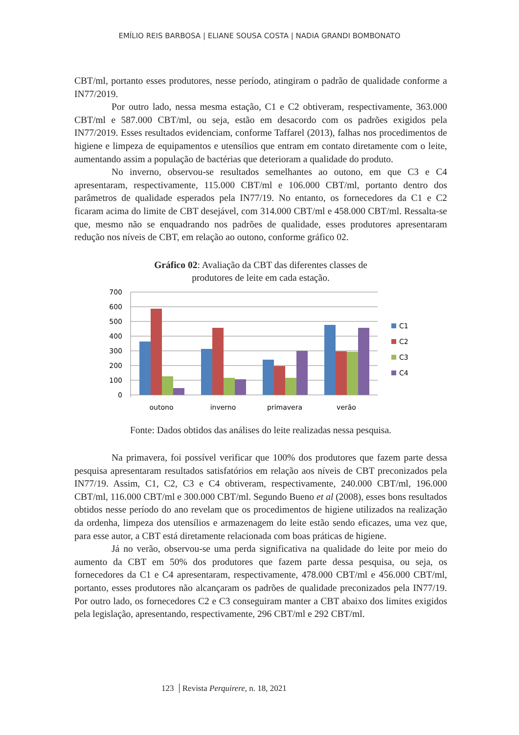EMÍLIO REIS BARBOSA | ELIANE SOUSA COSTA | NADIA GRANDI BOMBONATO
CBT/ml, portanto esses produtores, nesse período, atingiram o padrão de qualidade conforme a IN77/2019.
Por outro lado, nessa mesma estação, C1 e C2 obtiveram, respectivamente, 363.000 CBT/ml e 587.000 CBT/ml, ou seja, estão em desacordo com os padrões exigidos pela IN77/2019. Esses resultados evidenciam, conforme Taffarel (2013), falhas nos procedimentos de higiene e limpeza de equipamentos e utensílios que entram em contato diretamente com o leite, aumentando assim a população de bactérias que deterioram a qualidade do produto.
No inverno, observou-se resultados semelhantes ao outono, em que C3 e C4 apresentaram, respectivamente, 115.000 CBT/ml e 106.000 CBT/ml, portanto dentro dos parâmetros de qualidade esperados pela IN77/19. No entanto, os fornecedores da C1 e C2 ficaram acima do limite de CBT desejável, com 314.000 CBT/ml e 458.000 CBT/ml. Ressalta-se que, mesmo não se enquadrando nos padrões de qualidade, esses produtores apresentaram redução nos níveis de CBT, em relação ao outono, conforme gráfico 02.
Gráfico 02: Avaliação da CBT das diferentes classes de
produtores de leite em cada estação.
700
600
500
400
300
200
100
0
outono
inverno
primavera
verão
C1
C2
C3
C4
Fonte: Dados obtidos das análises do leite realizadas nessa pesquisa.
Na primavera, foi possível verificar que 100% dos produtores que fazem parte dessa pesquisa apresentaram resultados satisfatórios em relação aos níveis de CBT preconizados pela IN77/19. Assim, C1, C2, C3 e C4 obtiveram, respectivamente, 240.000 CBT/ml, 196.000 CBT/ml, 116.000 CBT/ml e 300.000 CBT/ml. Segundo Bueno et al (2008), esses bons resultados obtidos nesse período do ano revelam que os procedimentos de higiene utilizados na realização da ordenha, limpeza dos utensílios e armazenagem do leite estão sendo eficazes, uma vez que, para esse autor, a CBT está diretamente relacionada com boas práticas de higiene.
Já no verão, observou-se uma perda significativa na qualidade do leite por meio do aumento da CBT em 50% dos produtores que fazem parte dessa pesquisa, ou seja, os fornecedores da C1 e C4 apresentaram, respectivamente, 478.000 CBT/ml e 456.000 CBT/ml, portanto, esses produtores não alcançaram os padrões de qualidade preconizados pela IN77/19. Por outro lado, os fornecedores C2 e C3 conseguiram manter a CBT abaixo dos limites exigidos pela legislação, apresentando, respectivamente, 296 CBT/ml e 292 CBT/ml.
123 Revista Perquirere, n. 18, 2021